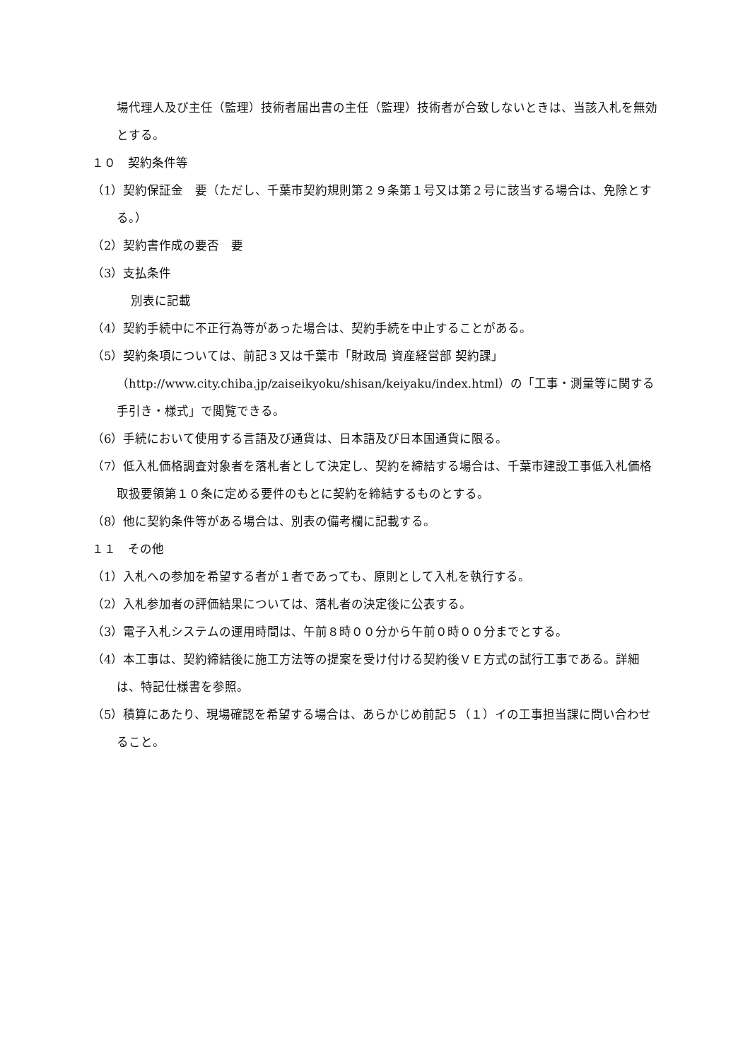場代理人及び主任（監理）技術者届出書の主任（監理）技術者が合致しないときは、当該入札を無効とする。
１０　契約条件等
（1）契約保証金　要（ただし、千葉市契約規則第２９条第１号又は第２号に該当する場合は、免除とする。）
（2）契約書作成の要否　要
（3）支払条件
別表に記載
（4）契約手続中に不正行為等があった場合は、契約手続を中止することがある。
（5）契約条項については、前記３又は千葉市「財政局 資産経営部 契約課」（http://www.city.chiba.jp/zaiseikyoku/shisan/keiyaku/index.html）の「工事・測量等に関する手引き・様式」で閲覧できる。
（6）手続において使用する言語及び通貨は、日本語及び日本国通貨に限る。
（7）低入札価格調査対象者を落札者として決定し、契約を締結する場合は、千葉市建設工事低入札価格取扱要領第１０条に定める要件のもとに契約を締結するものとする。
（8）他に契約条件等がある場合は、別表の備考欄に記載する。
１１　その他
（1）入札への参加を希望する者が１者であっても、原則として入札を執行する。
（2）入札参加者の評価結果については、落札者の決定後に公表する。
（3）電子入札システムの運用時間は、午前８時００分から午前０時００分までとする。
（4）本工事は、契約締結後に施工方法等の提案を受け付ける契約後ＶＥ方式の試行工事である。詳細は、特記仕様書を参照。
（5）積算にあたり、現場確認を希望する場合は、あらかじめ前記５（１）イの工事担当課に問い合わせること。